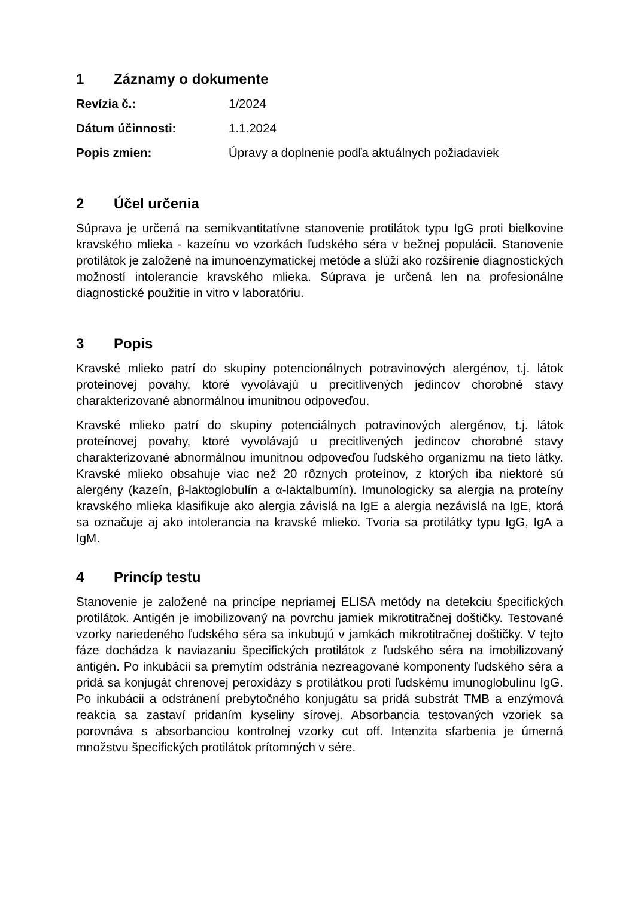1 Záznamy o dokumente
Revízia č.: 1/2024
Dátum účinnosti: 1.1.2024
Popis zmien: Úpravy a doplnenie podľa aktuálnych požiadaviek
2 Účel určenia
Súprava je určená na semikvantitatívne stanovenie protilátok typu IgG proti bielkovine kravského mlieka - kazeínu vo vzorkách ľudského séra v bežnej populácii. Stanovenie protilátok je založené na imunoenzymatickej metóde a slúži ako rozšírenie diagnostických možností intolerancie kravského mlieka. Súprava je určená len na profesionálne diagnostické použitie in vitro v laboratóriu.
3 Popis
Kravské mlieko patrí do skupiny potencionálnych potravinových alergénov, t.j. látok proteínovej povahy, ktoré vyvolávajú u precitlivených jedincov chorobné stavy charakterizované abnormálnou imunitnou odpoveďou.
Kravské mlieko patrí do skupiny potenciálnych potravinových alergénov, t.j. látok proteínovej povahy, ktoré vyvolávajú u precitlivených jedincov chorobné stavy charakterizované abnormálnou imunitnou odpoveďou ľudského organizmu na tieto látky. Kravské mlieko obsahuje viac než 20 rôznych proteínov, z ktorých iba niektoré sú alergény (kazeín, β-laktoglobulín a α-laktalbumín). Imunologicky sa alergia na proteíny kravského mlieka klasifikuje ako alergia závislá na IgE a alergia nezávislá na IgE, ktorá sa označuje aj ako intolerancia na kravské mlieko. Tvoria sa protilátky typu IgG, IgA a IgM.
4 Princíp testu
Stanovenie je založené na princípe nepriamej ELISA metódy na detekciu špecifických protilátok. Antigén je imobilizovaný na povrchu jamiek mikrotitračnej doštičky. Testované vzorky nariedeného ľudského séra sa inkubujú v jamkách mikrotitračnej doštičky. V tejto fáze dochádza k naviazaniu špecifických protilátok z ľudského séra na imobilizovaný antigén. Po inkubácii sa premytím odstránia nezreagované komponenty ľudského séra a pridá sa konjugát chrenovej peroxidázy s protilátkou proti ľudskému imunoglobulínu IgG. Po inkubácii a odstránení prebytočného konjugátu sa pridá substrát TMB a enzýmová reakcia sa zastaví pridaním kyseliny sírovej. Absorbancia testovaných vzoriek sa porovnáva s absorbanciou kontrolnej vzorky cut off. Intenzita sfarbenia je úmerná množstvu špecifických protilátok prítomných v sére.